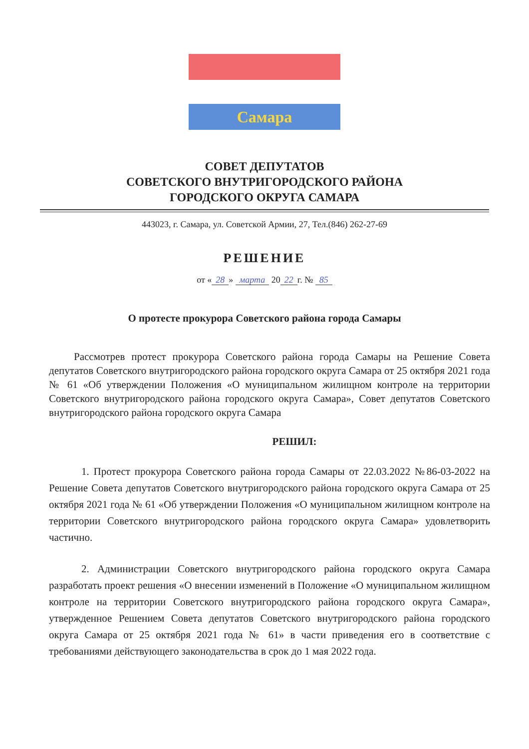Самара
СОВЕТ ДЕПУТАТОВ
СОВЕТСКОГО ВНУТРИГОРОДСКОГО РАЙОНА
ГОРОДСКОГО ОКРУГА САМАРА
443023, г. Самара, ул. Советской Армии, 27, Тел.(846) 262-27-69
РЕШЕНИЕ
от « 28 » марта 20 22 г. № 85
О протесте прокурора Советского района города Самары
Рассмотрев протест прокурора Советского района города Самары на Решение Совета депутатов Советского внутригородского района городского округа Самара от 25 октября 2021 года № 61 «Об утверждении Положения «О муниципальном жилищном контроле на территории Советского внутригородского района городского округа Самара», Совет депутатов Советского внутригородского района городского округа Самара
РЕШИЛ:
1. Протест прокурора Советского района города Самары от 22.03.2022 №86-03-2022 на Решение Совета депутатов Советского внутригородского района городского округа Самара от 25 октября 2021 года № 61 «Об утверждении Положения «О муниципальном жилищном контроле на территории Советского внутригородского района городского округа Самара» удовлетворить частично.
2. Администрации Советского внутригородского района городского округа Самара разработать проект решения «О внесении изменений в Положение «О муниципальном жилищном контроле на территории Советского внутригородского района городского округа Самара», утвержденное Решением Совета депутатов Советского внутригородского района городского округа Самара от 25 октября 2021 года № 61» в части приведения его в соответствие с требованиями действующего законодательства в срок до 1 мая 2022 года.